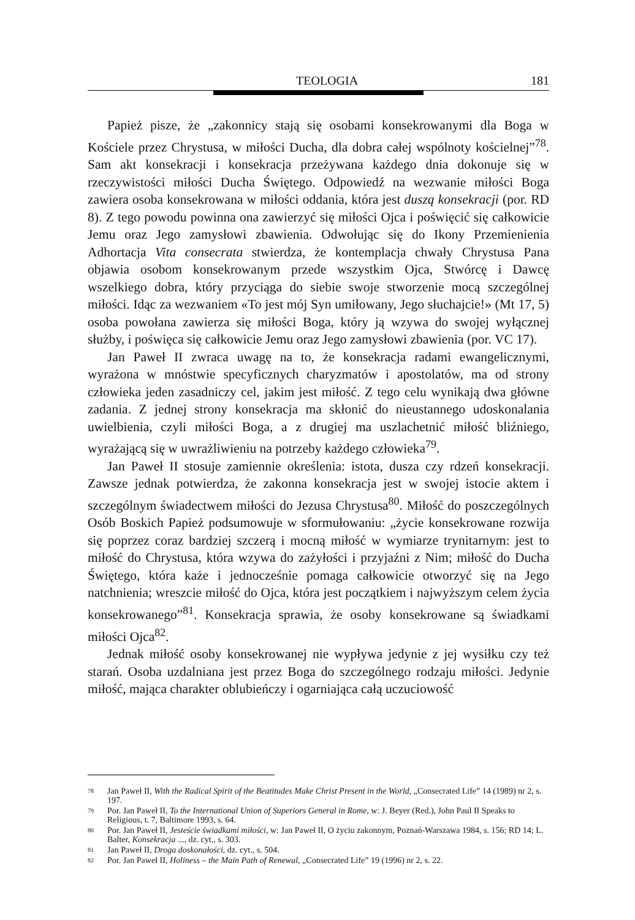TEOLOGIA 181
Papież pisze, że „zakonnicy stają się osobami konsekrowanymi dla Boga w Kościele przez Chrystusa, w miłości Ducha, dla dobra całej wspólnoty kościelnej”<sup>78</sup>. Sam akt konsekracji i konsekracja przeżywana każdego dnia dokonuje się w rzeczywistości miłości Ducha Świętego. Odpowiedź na wezwanie miłości Boga zawiera osoba konsekrowana w miłości oddania, która jest duszą konsekracji (por. RD 8). Z tego powodu powinna ona zawierzyć się miłości Ojca i poświęcić się całkowicie Jemu oraz Jego zamysłowi zbawienia. Odwołując się do Ikony Przemienienia Adhortacja Vita consecrata stwierdza, że kontemplacja chwały Chrystusa Pana objawia osobom konsekrowanym przede wszystkim Ojca, Stwórcę i Dawcę wszelkiego dobra, który przyciąga do siebie swoje stworzenie mocą szczególnej miłości. Idąc za wezwaniem «To jest mój Syn umiłowany, Jego słuchajcie!» (Mt 17, 5) osoba powołana zawierza się miłości Boga, który ją wzywa do swojej wyłącznej służby, i poświęca się całkowicie Jemu oraz Jego zamysłowi zbawienia (por. VC 17).
Jan Paweł II zwraca uwagę na to, że konsekracja radami ewangelicznymi, wyrażona w mnóstwie specyficznych charyzmatów i apostolatów, ma od strony człowieka jeden zasadniczy cel, jakim jest miłość. Z tego celu wynikają dwa główne zadania. Z jednej strony konsekracja ma skłonić do nieustannego udoskonalania uwielbienia, czyli miłości Boga, a z drugiej ma uszlachetnić miłość bliźniego, wyrażającą się w uwrażliwieniu na potrzeby każdego człowieka<sup>79</sup>.
Jan Paweł II stosuje zamiennie określenia: istota, dusza czy rdzeń konsekracji. Zawsze jednak potwierdza, że zakonna konsekracja jest w swojej istocie aktem i szczególnym świadectwem miłości do Jezusa Chrystusa<sup>80</sup>. Miłość do poszczególnych Osób Boskich Papież podsumowuje w sformułowaniu: „życie konsekrowane rozwija się poprzez coraz bardziej szczerą i mocną miłość w wymiarze trynitarnym: jest to miłość do Chrystusa, która wzywa do zażyłości i przyjaźni z Nim; miłość do Ducha Świętego, która każe i jednocześnie pomaga całkowicie otworzyć się na Jego natchnienia; wreszcie miłość do Ojca, która jest początkiem i najwyższym celem życia konsekrowanego”<sup>81</sup>. Konsekracja sprawia, że osoby konsekrowane są świadkami miłości Ojca<sup>82</sup>.
Jednak miłość osoby konsekrowanej nie wypływa jedynie z jej wysiłku czy też starań. Osoba uzdalniana jest przez Boga do szczególnego rodzaju miłości. Jedynie miłość, mająca charakter oblubieńczy i ogarniająca całą uczuciowość
<sup>78</sup> Jan Paweł II, With the Radical Spirit of the Beatitudes Make Christ Present in the World, „Consecrated Life” 14 (1989) nr 2, s. 197.
<sup>79</sup> Por. Jan Paweł II, To the International Union of Superiors General in Rome, w: J. Beyer (Red.), John Paul II Speaks to Religious, t. 7, Baltimore 1993, s. 64.
<sup>80</sup> Por. Jan Paweł II, Jesteście świadkami miłości, w: Jan Paweł II, O życiu zakonnym, Poznań-Warszawa 1984, s. 156; RD 14; L. Balter, Konsekracja ..., dz. cyt., s. 303.
<sup>81</sup> Jan Paweł II, Droga doskonałości, dz. cyt., s. 504.
<sup>82</sup> Por. Jan Paweł II, Holiness – the Main Path of Renewal, „Consecrated Life” 19 (1996) nr 2, s. 22.